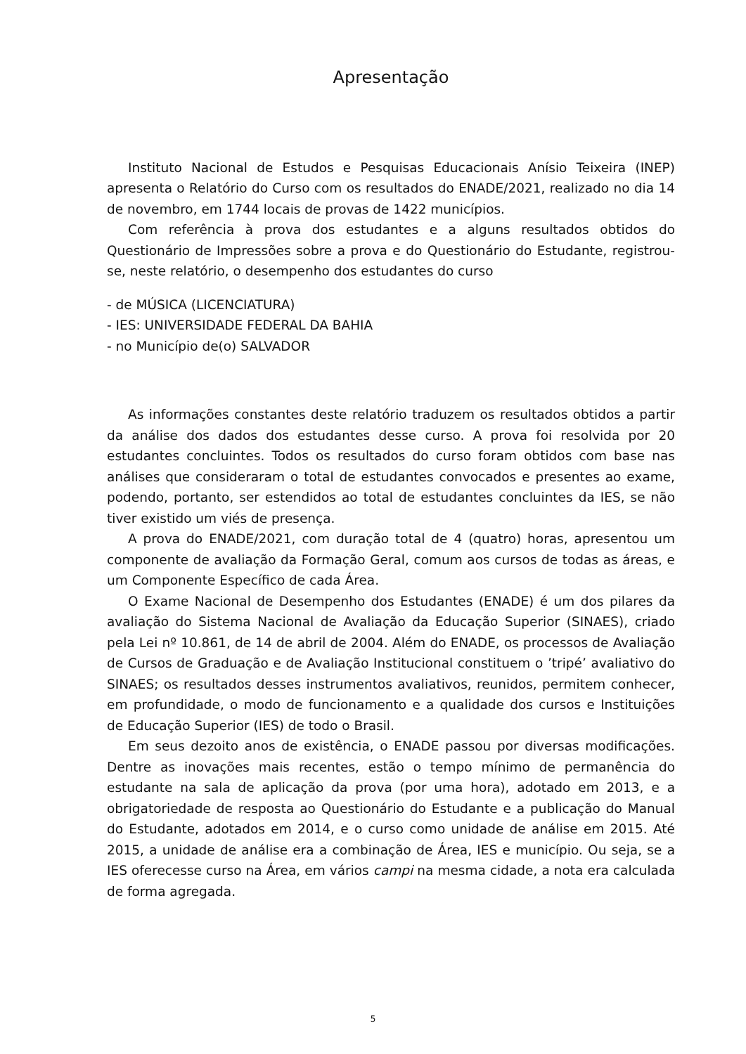Apresentação
Instituto Nacional de Estudos e Pesquisas Educacionais Anísio Teixeira (INEP) apresenta o Relatório do Curso com os resultados do ENADE/2021, realizado no dia 14 de novembro, em 1744 locais de provas de 1422 municípios.
Com referência à prova dos estudantes e a alguns resultados obtidos do Questionário de Impressões sobre a prova e do Questionário do Estudante, registrou-se, neste relatório, o desempenho dos estudantes do curso
- de MÚSICA (LICENCIATURA)
- IES: UNIVERSIDADE FEDERAL DA BAHIA
- no Município de(o) SALVADOR
As informações constantes deste relatório traduzem os resultados obtidos a partir da análise dos dados dos estudantes desse curso. A prova foi resolvida por 20 estudantes concluintes. Todos os resultados do curso foram obtidos com base nas análises que consideraram o total de estudantes convocados e presentes ao exame, podendo, portanto, ser estendidos ao total de estudantes concluintes da IES, se não tiver existido um viés de presença.
A prova do ENADE/2021, com duração total de 4 (quatro) horas, apresentou um componente de avaliação da Formação Geral, comum aos cursos de todas as áreas, e um Componente Específico de cada Área.
O Exame Nacional de Desempenho dos Estudantes (ENADE) é um dos pilares da avaliação do Sistema Nacional de Avaliação da Educação Superior (SINAES), criado pela Lei nº 10.861, de 14 de abril de 2004. Além do ENADE, os processos de Avaliação de Cursos de Graduação e de Avaliação Institucional constituem o ’tripé’ avaliativo do SINAES; os resultados desses instrumentos avaliativos, reunidos, permitem conhecer, em profundidade, o modo de funcionamento e a qualidade dos cursos e Instituições de Educação Superior (IES) de todo o Brasil.
Em seus dezoito anos de existência, o ENADE passou por diversas modificações. Dentre as inovações mais recentes, estão o tempo mínimo de permanência do estudante na sala de aplicação da prova (por uma hora), adotado em 2013, e a obrigatoriedade de resposta ao Questionário do Estudante e a publicação do Manual do Estudante, adotados em 2014, e o curso como unidade de análise em 2015. Até 2015, a unidade de análise era a combinação de Área, IES e município. Ou seja, se a IES oferecesse curso na Área, em vários campi na mesma cidade, a nota era calculada de forma agregada.
5